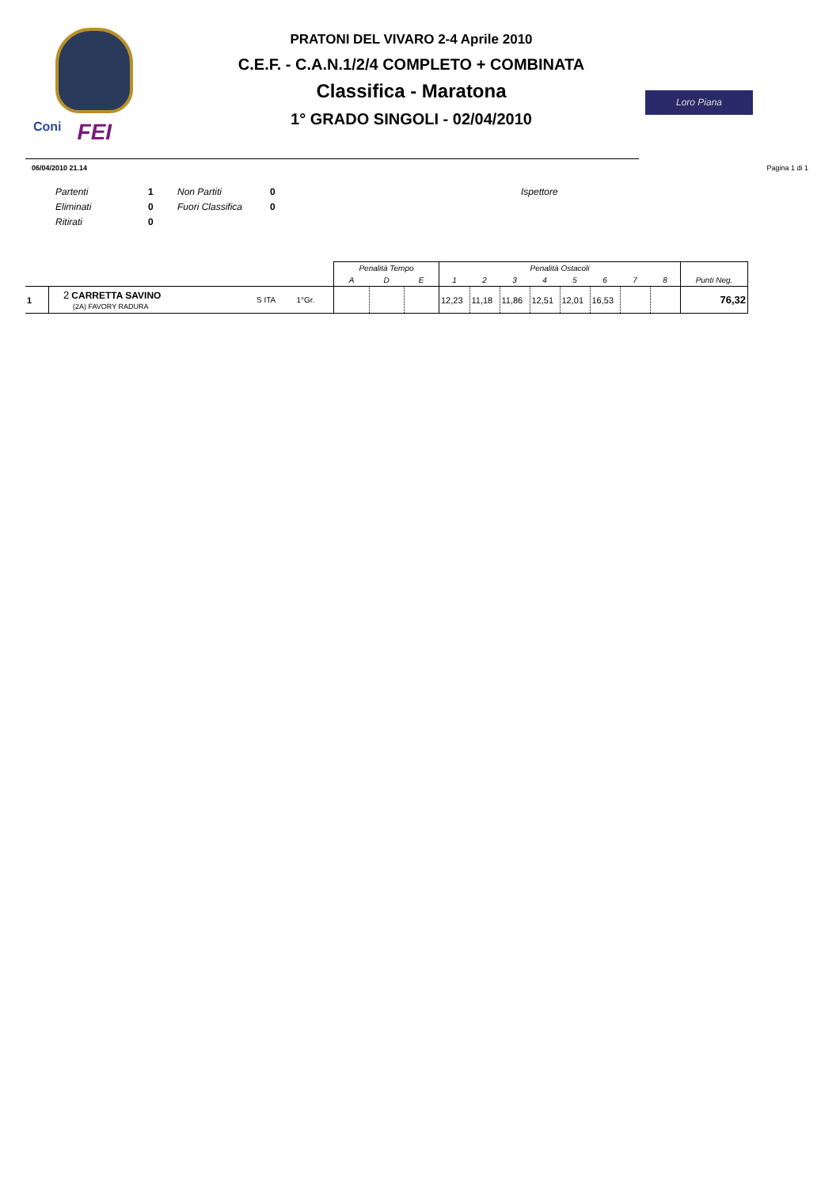Coni FEI
PRATONI DEL VIVARO 2-4 Aprile 2010
C.E.F. - C.A.N.1/2/4 COMPLETO + COMBINATA
Classifica - Maratona
1° GRADO SINGOLI - 02/04/2010
Loro Piana
06/04/2010 21.14 Pagina 1 di 1
| Partenti | 1 | Non Partiti | 0 | Ispettore |
| Eliminati | 0 | Fuori Classifica | 0 | |
| Ritirati | 0 | | | |
| | | | | Penalità Tempo | | | Penalità Ostacoli | | | | | | | | |
| --- | --- | --- | --- | --- | --- | --- | --- | --- | --- | --- | --- | --- | --- | --- | --- |
| | | | | A | D | E | 1 | 2 | 3 | 4 | 5 | 6 | 7 | 8 | Punti Neg. |
| 1 | 2 CARRETTA SAVINO (2A) FAVORY RADURA | S ITA | 1°Gr. | | | | 12,23 | 11,18 | 11,86 | 12,51 | 12,01 | 16,53 | | | 76,32 |